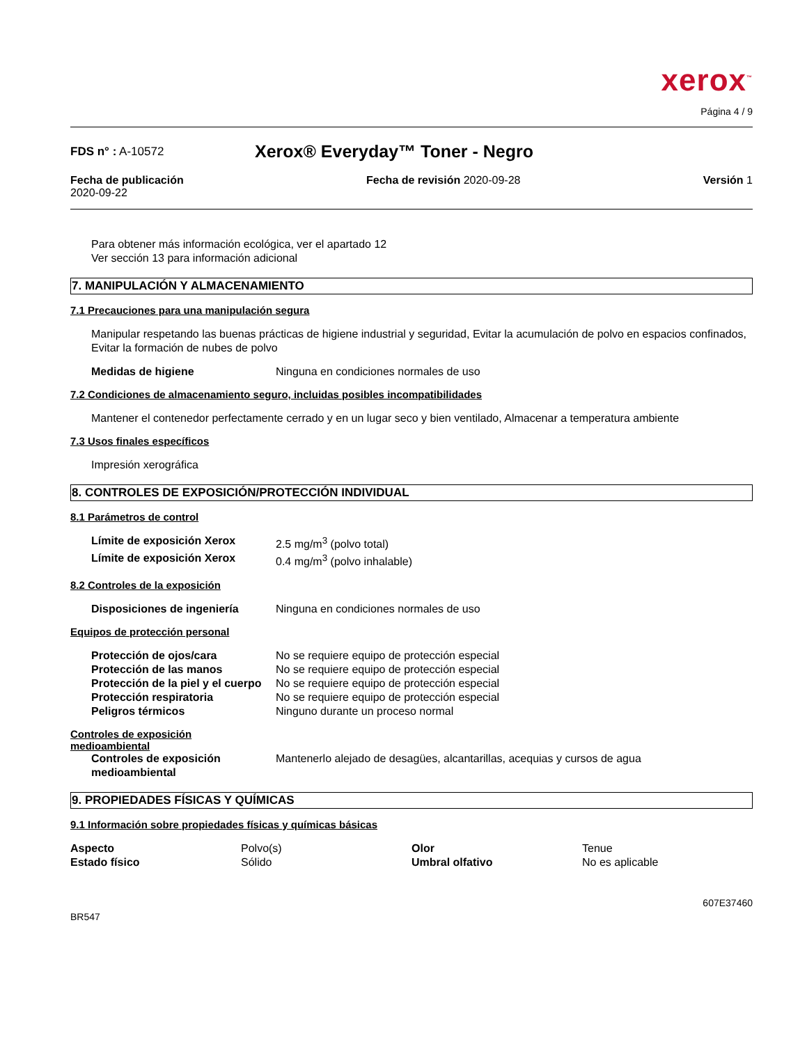xerox<sup>™</sup>
Página 4 / 9
FDS n° : A-10572
Xerox® Everyday™ Toner - Negro
Fecha de publicación
2020-09-22
Fecha de revisión 2020-09-28 Versión 1
Para obtener más información ecológica, ver el apartado 12
Ver sección 13 para información adicional
7. MANIPULACIÓN Y ALMACENAMIENTO
7.1 Precauciones para una manipulación segura
Manipular respetando las buenas prácticas de higiene industrial y seguridad, Evitar la acumulación de polvo en espacios confinados, Evitar la formación de nubes de polvo
| Medidas de higiene | Ninguna en condiciones normales de uso |
7.2 Condiciones de almacenamiento seguro, incluidas posibles incompatibilidades
Mantener el contenedor perfectamente cerrado y en un lugar seco y bien ventilado, Almacenar a temperatura ambiente
7.3 Usos finales específicos
Impresión xerográfica
8. CONTROLES DE EXPOSICIÓN/PROTECCIÓN INDIVIDUAL
8.1 Parámetros de control
| Límite de exposición Xerox | 2.5 mg/m<sup>3</sup> (polvo total) |
| Límite de exposición Xerox | 0.4 mg/m<sup>3</sup> (polvo inhalable) |
8.2 Controles de la exposición
| Disposiciones de ingeniería | Ninguna en condiciones normales de uso |
Equipos de protección personal
| Protección de ojos/cara | No se requiere equipo de protección especial |
| Protección de las manos | No se requiere equipo de protección especial |
| Protección de la piel y el cuerpo | No se requiere equipo de protección especial |
| Protección respiratoria | No se requiere equipo de protección especial |
| Peligros térmicos | Ninguno durante un proceso normal |
Controles de exposición
medioambiental
| Controles de exposición medioambiental | Mantenerlo alejado de desagües, alcantarillas, acequias y cursos de agua |
9. PROPIEDADES FÍSICAS Y QUÍMICAS
9.1 Información sobre propiedades físicas y químicas básicas
| Aspecto | Polvo(s) | Olor | Tenue |
| Estado físico | Sólido | Umbral olfativo | No es aplicable |
BR547
607E37460